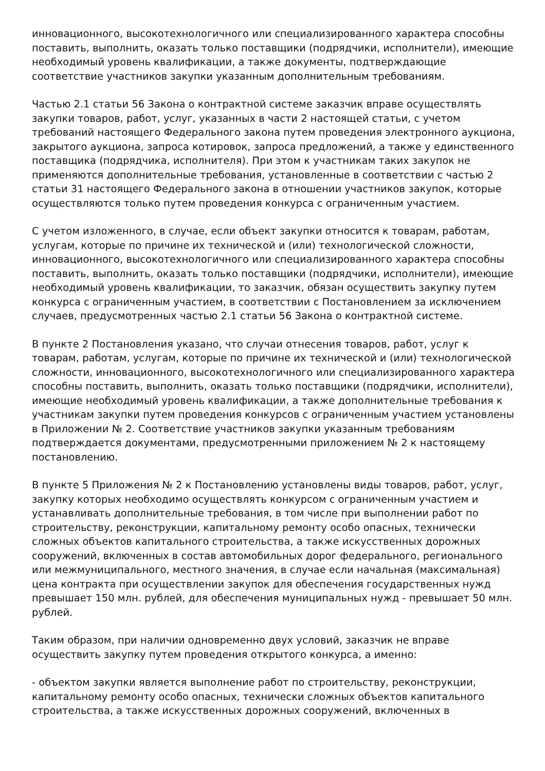инновационного, высокотехнологичного или специализированного характера способны поставить, выполнить, оказать только поставщики (подрядчики, исполнители), имеющие необходимый уровень квалификации, а также документы, подтверждающие соответствие участников закупки указанным дополнительным требованиям.
Частью 2.1 статьи 56 Закона о контрактной системе заказчик вправе осуществлять закупки товаров, работ, услуг, указанных в части 2 настоящей статьи, с учетом требований настоящего Федерального закона путем проведения электронного аукциона, закрытого аукциона, запроса котировок, запроса предложений, а также у единственного поставщика (подрядчика, исполнителя). При этом к участникам таких закупок не применяются дополнительные требования, установленные в соответствии с частью 2 статьи 31 настоящего Федерального закона в отношении участников закупок, которые осуществляются только путем проведения конкурса с ограниченным участием.
С учетом изложенного, в случае, если объект закупки относится к товарам, работам, услугам, которые по причине их технической и (или) технологической сложности, инновационного, высокотехнологичного или специализированного характера способны поставить, выполнить, оказать только поставщики (подрядчики, исполнители), имеющие необходимый уровень квалификации, то заказчик, обязан осуществить закупку путем конкурса с ограниченным участием, в соответствии с Постановлением за исключением случаев, предусмотренных частью 2.1 статьи 56 Закона о контрактной системе.
В пункте 2 Постановления указано, что случаи отнесения товаров, работ, услуг к товарам, работам, услугам, которые по причине их технической и (или) технологической сложности, инновационного, высокотехнологичного или специализированного характера способны поставить, выполнить, оказать только поставщики (подрядчики, исполнители), имеющие необходимый уровень квалификации, а также дополнительные требования к участникам закупки путем проведения конкурсов с ограниченным участием установлены в Приложении № 2. Соответствие участников закупки указанным требованиям подтверждается документами, предусмотренными приложением № 2 к настоящему постановлению.
В пункте 5 Приложения № 2 к Постановлению установлены виды товаров, работ, услуг, закупку которых необходимо осуществлять конкурсом с ограниченным участием и устанавливать дополнительные требования, в том числе при выполнении работ по строительству, реконструкции, капитальному ремонту особо опасных, технически сложных объектов капитального строительства, а также искусственных дорожных сооружений, включенных в состав автомобильных дорог федерального, регионального или межмуниципального, местного значения, в случае если начальная (максимальная) цена контракта при осуществлении закупок для обеспечения государственных нужд превышает 150 млн. рублей, для обеспечения муниципальных нужд - превышает 50 млн. рублей.
Таким образом, при наличии одновременно двух условий, заказчик не вправе осуществить закупку путем проведения открытого конкурса, а именно:
- объектом закупки является выполнение работ по строительству, реконструкции, капитальному ремонту особо опасных, технически сложных объектов капитального строительства, а также искусственных дорожных сооружений, включенных в